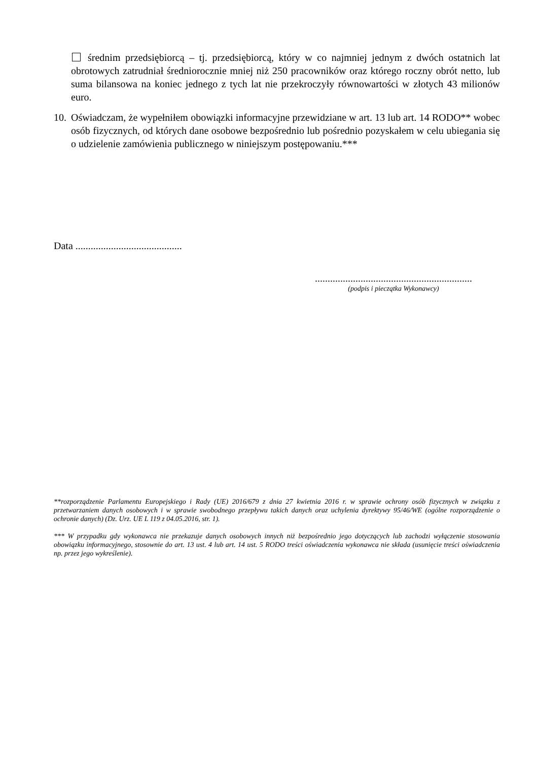średnim przedsiębiorcą – tj. przedsiębiorcą, który w co najmniej jednym z dwóch ostatnich lat obrotowych zatrudniał średniorocznie mniej niż 250 pracowników oraz którego roczny obrót netto, lub suma bilansowa na koniec jednego z tych lat nie przekroczyły równowartości w złotych 43 milionów euro.
10. Oświadczam, że wypełniłem obowiązki informacyjne przewidziane w art. 13 lub art. 14 RODO** wobec osób fizycznych, od których dane osobowe bezpośrednio lub pośrednio pozyskałem w celu ubiegania się o udzielenie zamówienia publicznego w niniejszym postępowaniu.***
Data ..........................................
..............................................................
(podpis i pieczątka Wykonawcy)
**rozporządzenie Parlamentu Europejskiego i Rady (UE) 2016/679 z dnia 27 kwietnia 2016 r. w sprawie ochrony osób fizycznych w związku z przetwarzaniem danych osobowych i w sprawie swobodnego przepływu takich danych oraz uchylenia dyrektywy 95/46/WE (ogólne rozporządzenie o ochronie danych) (Dz. Urz. UE L 119 z 04.05.2016, str. 1).
*** W przypadku gdy wykonawca nie przekazuje danych osobowych innych niż bezpośrednio jego dotyczących lub zachodzi wyłączenie stosowania obowiązku informacyjnego, stosownie do art. 13 ust. 4 lub art. 14 ust. 5 RODO treści oświadczenia wykonawca nie składa (usunięcie treści oświadczenia np. przez jego wykreślenie).